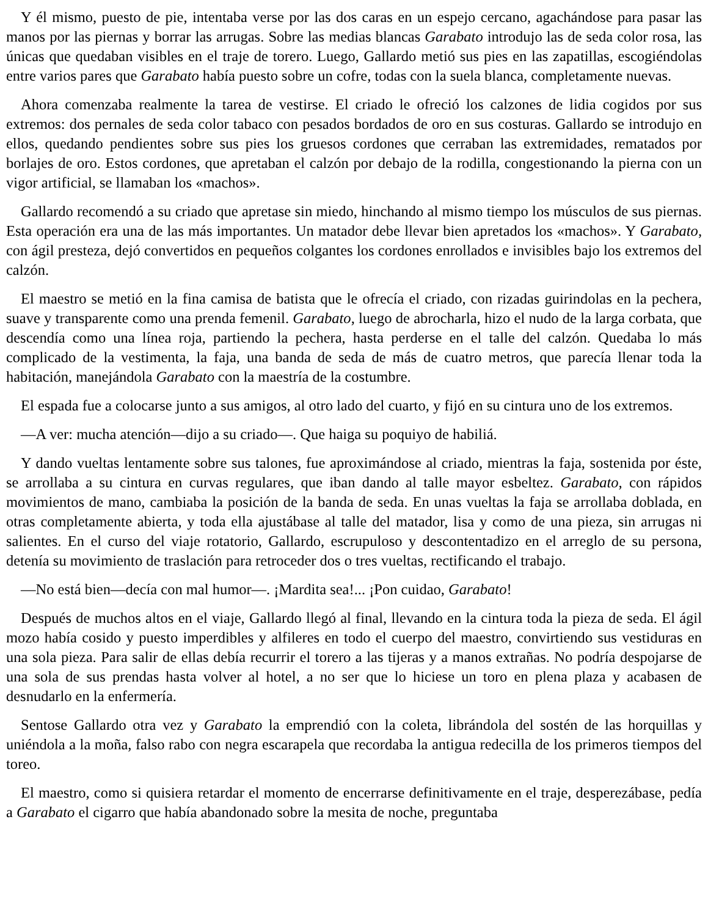Y él mismo, puesto de pie, intentaba verse por las dos caras en un espejo cercano, agachándose para pasar las manos por las piernas y borrar las arrugas. Sobre las medias blancas Garabato introdujo las de seda color rosa, las únicas que quedaban visibles en el traje de torero. Luego, Gallardo metió sus pies en las zapatillas, escogiéndolas entre varios pares que Garabato había puesto sobre un cofre, todas con la suela blanca, completamente nuevas.
Ahora comenzaba realmente la tarea de vestirse. El criado le ofreció los calzones de lidia cogidos por sus extremos: dos pernales de seda color tabaco con pesados bordados de oro en sus costuras. Gallardo se introdujo en ellos, quedando pendientes sobre sus pies los gruesos cordones que cerraban las extremidades, rematados por borlajes de oro. Estos cordones, que apretaban el calzón por debajo de la rodilla, congestionando la pierna con un vigor artificial, se llamaban los «machos».
Gallardo recomendó a su criado que apretase sin miedo, hinchando al mismo tiempo los músculos de sus piernas. Esta operación era una de las más importantes. Un matador debe llevar bien apretados los «machos». Y Garabato, con ágil presteza, dejó convertidos en pequeños colgantes los cordones enrollados e invisibles bajo los extremos del calzón.
El maestro se metió en la fina camisa de batista que le ofrecía el criado, con rizadas guirindolas en la pechera, suave y transparente como una prenda femenil. Garabato, luego de abrocharla, hizo el nudo de la larga corbata, que descendía como una línea roja, partiendo la pechera, hasta perderse en el talle del calzón. Quedaba lo más complicado de la vestimenta, la faja, una banda de seda de más de cuatro metros, que parecía llenar toda la habitación, manejándola Garabato con la maestría de la costumbre.
El espada fue a colocarse junto a sus amigos, al otro lado del cuarto, y fijó en su cintura uno de los extremos.
—A ver: mucha atención—dijo a su criado—. Que haiga su poquiyo de habiliá.
Y dando vueltas lentamente sobre sus talones, fue aproximándose al criado, mientras la faja, sostenida por éste, se arrollaba a su cintura en curvas regulares, que iban dando al talle mayor esbeltez. Garabato, con rápidos movimientos de mano, cambiaba la posición de la banda de seda. En unas vueltas la faja se arrollaba doblada, en otras completamente abierta, y toda ella ajustábase al talle del matador, lisa y como de una pieza, sin arrugas ni salientes. En el curso del viaje rotatorio, Gallardo, escrupuloso y descontentadizo en el arreglo de su persona, detenía su movimiento de traslación para retroceder dos o tres vueltas, rectificando el trabajo.
—No está bien—decía con mal humor—. ¡Mardita sea!... ¡Pon cuidao, Garabato!
Después de muchos altos en el viaje, Gallardo llegó al final, llevando en la cintura toda la pieza de seda. El ágil mozo había cosido y puesto imperdibles y alfileres en todo el cuerpo del maestro, convirtiendo sus vestiduras en una sola pieza. Para salir de ellas debía recurrir el torero a las tijeras y a manos extrañas. No podría despojarse de una sola de sus prendas hasta volver al hotel, a no ser que lo hiciese un toro en plena plaza y acabasen de desnudarlo en la enfermería.
Sentose Gallardo otra vez y Garabato la emprendió con la coleta, librándola del sostén de las horquillas y uniéndola a la moña, falso rabo con negra escarapela que recordaba la antigua redecilla de los primeros tiempos del toreo.
El maestro, como si quisiera retardar el momento de encerrarse definitivamente en el traje, desperezábase, pedía a Garabato el cigarro que había abandonado sobre la mesita de noche, preguntaba